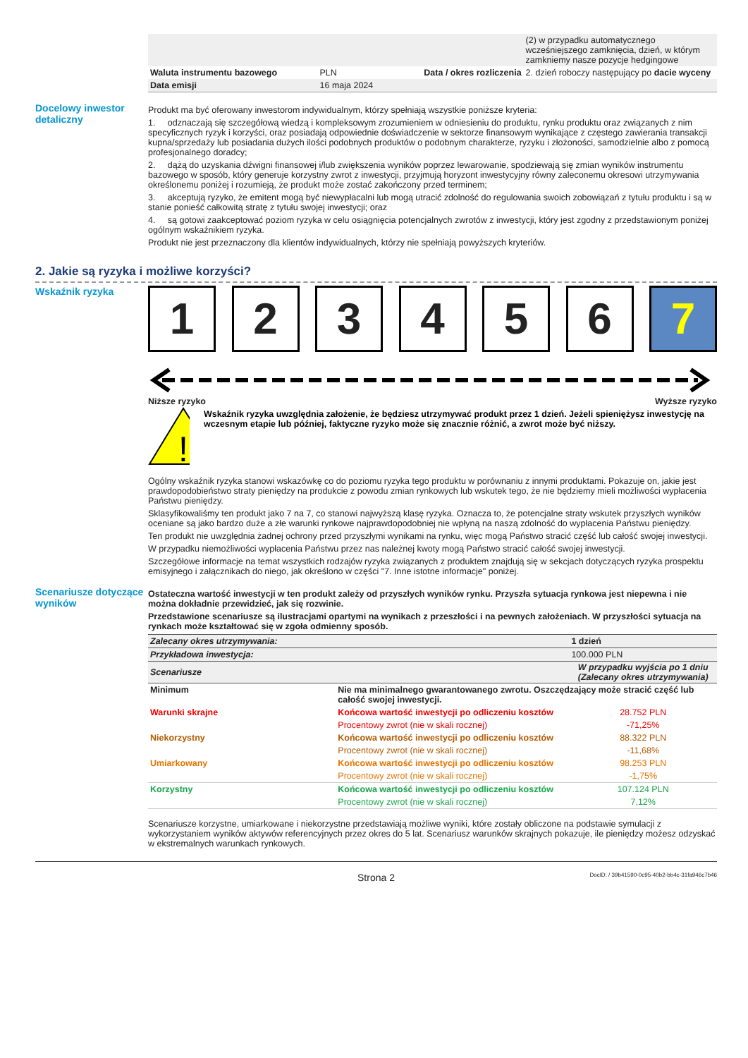| | | | (2) w przypadku automatycznego wcześniejszego zamknięcia, dzień, w którym zamkniemy nasze pozycje hedgingowe |
| Waluta instrumentu bazowego | PLN | Data / okres rozliczenia | 2. dzień roboczy następujący po dacie wyceny |
| Data emisji | 16 maja 2024 | | |
Docelowy inwestor detaliczny
Produkt ma być oferowany inwestorom indywidualnym, którzy spełniają wszystkie poniższe kryteria:
1. odznaczają się szczegółową wiedzą i kompleksowym zrozumieniem w odniesieniu do produktu, rynku produktu oraz związanych z nim specyficznych ryzyk i korzyści, oraz posiadają odpowiednie doświadczenie w sektorze finansowym wynikające z częstego zawierania transakcji kupna/sprzedaży lub posiadania dużych ilości podobnych produktów o podobnym charakterze, ryzyku i złożoności, samodzielnie albo z pomocą profesjonalnego doradcy;
2. dążą do uzyskania dźwigni finansowej i/lub zwiększenia wyników poprzez lewarowanie, spodziewają się zmian wyników instrumentu bazowego w sposób, który generuje korzystny zwrot z inwestycji, przyjmują horyzont inwestycyjny równy zaleconemu okresowi utrzymywania określonemu poniżej i rozumieją, że produkt może zostać zakończony przed terminem;
3. akceptują ryzyko, że emitent mogą być niewypłacalni lub mogą utracić zdolność do regulowania swoich zobowiązań z tytułu produktu i są w stanie ponieść całkowitą stratę z tytułu swojej inwestycji; oraz
4. są gotowi zaakceptować poziom ryzyka w celu osiągnięcia potencjalnych zwrotów z inwestycji, który jest zgodny z przedstawionym poniżej ogólnym wskaźnikiem ryzyka.
Produkt nie jest przeznaczony dla klientów indywidualnych, którzy nie spełniają powyższych kryteriów.
2. Jakie są ryzyka i możliwe korzyści?
Wskaźnik ryzyka
1 2 3 4 5 6 7
Niższe ryzyko Wyższe ryzyko
!
Wskaźnik ryzyka uwzględnia założenie, że będziesz utrzymywać produkt przez 1 dzień. Jeżeli spieniężysz inwestycję na wczesnym etapie lub później, faktyczne ryzyko może się znacznie różnić, a zwrot może być niższy.
Ogólny wskaźnik ryzyka stanowi wskazówkę co do poziomu ryzyka tego produktu w porównaniu z innymi produktami. Pokazuje on, jakie jest prawdopodobieństwo straty pieniędzy na produkcie z powodu zmian rynkowych lub wskutek tego, że nie będziemy mieli możliwości wypłacenia Państwu pieniędzy.
Sklasyfikowaliśmy ten produkt jako 7 na 7, co stanowi najwyższą klasę ryzyka. Oznacza to, że potencjalne straty wskutek przyszłych wyników oceniane są jako bardzo duże a złe warunki rynkowe najprawdopodobniej nie wpłyną na naszą zdolność do wypłacenia Państwu pieniędzy.
Ten produkt nie uwzględnia żadnej ochrony przed przyszłymi wynikami na rynku, więc mogą Państwo stracić część lub całość swojej inwestycji.
W przypadku niemożliwości wypłacenia Państwu przez nas należnej kwoty mogą Państwo stracić całość swojej inwestycji.
Szczegółowe informacje na temat wszystkich rodzajów ryzyka związanych z produktem znajdują się w sekcjach dotyczących ryzyka prospektu emisyjnego i załącznikach do niego, jak określono w części "7. Inne istotne informacje" poniżej.
Scenariusze dotyczące wyników
Ostateczna wartość inwestycji w ten produkt zależy od przyszłych wyników rynku. Przyszła sytuacja rynkowa jest niepewna i nie można dokładnie przewidzieć, jak się rozwinie.
Przedstawione scenariusze są ilustracjami opartymi na wynikach z przeszłości i na pewnych założeniach. W przyszłości sytuacja na rynkach może kształtować się w zgoła odmienny sposób.
| Zalecany okres utrzymywania: | | 1 dzień |
| Przykładowa inwestycja: | | 100.000 PLN |
| Scenariusze | | W przypadku wyjścia po 1 dniu (Zalecany okres utrzymywania) |
| Minimum | Nie ma minimalnego gwarantowanego zwrotu. Oszczędzający może stracić część lub całość swojej inwestycji. | |
| Warunki skrajne | Końcowa wartość inwestycji po odliczeniu kosztów | 28.752 PLN |
| | Procentowy zwrot (nie w skali rocznej) | -71,25% |
| Niekorzystny | Końcowa wartość inwestycji po odliczeniu kosztów | 88.322 PLN |
| | Procentowy zwrot (nie w skali rocznej) | -11,68% |
| Umiarkowany | Końcowa wartość inwestycji po odliczeniu kosztów | 98.253 PLN |
| | Procentowy zwrot (nie w skali rocznej) | -1,75% |
| Korzystny | Końcowa wartość inwestycji po odliczeniu kosztów | 107.124 PLN |
| | Procentowy zwrot (nie w skali rocznej) | 7,12% |
Scenariusze korzystne, umiarkowane i niekorzystne przedstawiają możliwe wyniki, które zostały obliczone na podstawie symulacji z wykorzystaniem wyników aktywów referencyjnych przez okres do 5 lat. Scenariusz warunków skrajnych pokazuje, ile pieniędzy możesz odzyskać w ekstremalnych warunkach rynkowych.
Strona 2 DocID: / 39b41590-0c95-40b2-bb4c-31fa946c7b46